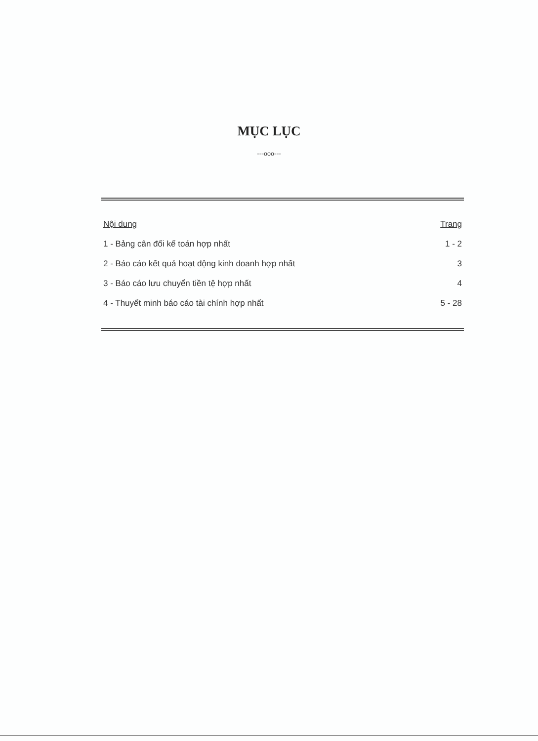MỤC LỤC
---ooo---
| Nội dung | Trang |
| --- | --- |
| 1 - Bảng cân đối kế toán hợp nhất | 1 - 2 |
| 2 - Báo cáo kết quả hoạt động kinh doanh hợp nhất | 3 |
| 3 - Báo cáo lưu chuyển tiền tệ hợp nhất | 4 |
| 4 - Thuyết minh báo cáo tài chính hợp nhất | 5 - 28 |